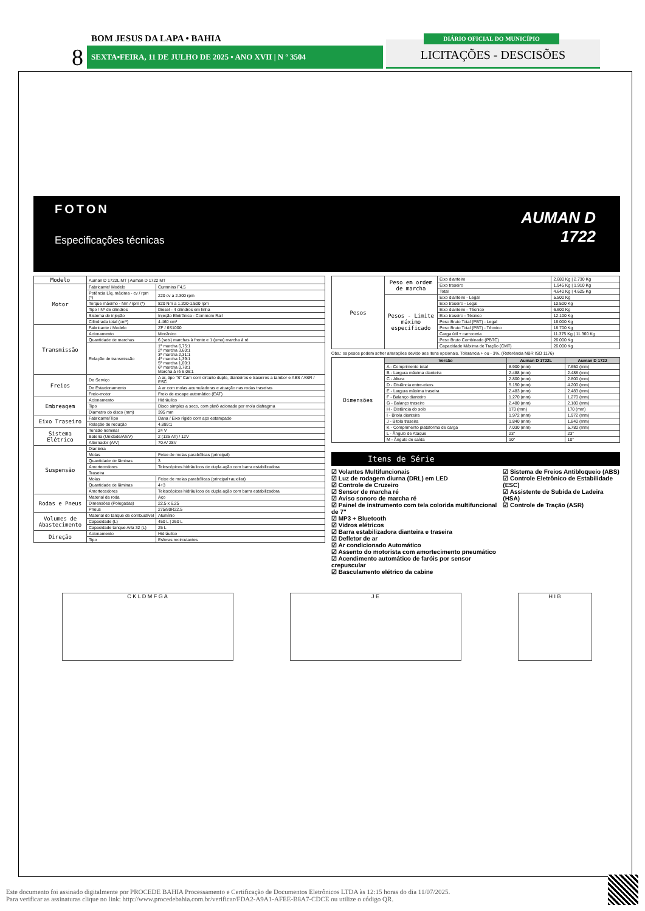BOM JESUS DA LAPA • BAHIA
8 SEXTA•FEIRA, 11 DE JULHO DE 2025 • ANO XVII | N º 3504 LICITAÇÕES - DESCISÕES
DIÁRIO OFICIAL DO MUNICÍPIO
FOTON
AUMAN D
1722
Especificações técnicas
| Modelo | Auman D 1722L MT / Auman D 1722 MT | |
| Motor | Fabricante/ Modelo | Cummins F4.5 |
| | Potência Líq. máxima - cv / rpm (*) | 220 cv a 2.300 rpm |
| | Torque máximo - Nm / rpm (*) | 820 Nm a 1.200-1.500 rpm |
| | Tipo / Nº de cilindros | Diesel - 4 cilindros em linha |
| | Sistema de injeção | Injeção Eletrônica - Commom Rail |
| | Cilindrada total (cm³) | 4.460 cm³ |
| Transmissão | Fabricante / Modelo | ZF / 6S1000 |
| | Acionamento | Mecânico |
| | Quantidade de marchas | 6 (seis) marchas à frente e 1 (uma) marcha à ré |
| | Relação de transmissão | 1ª marcha 6,75:1 2ª marcha 3,60:1 3ª marcha 2,31:1 4ª marcha 1,39:1 5ª marcha 1,00:1 6ª marcha 0,78:1 Marcha à ré 6,06:1 |
| Freios | De Serviço | A ar, tipo "S" Cam com circuito duplo, dianteiros e traseiros a tambor e ABS / ASR / ESC |
| | De Estacionamento | A ar com molas acumuladoras e atuação nas rodas traseiras |
| | Freio-motor | Freio de escape automático (EAT) |
| Embreagem | Acionamento | Hidráulico |
| | Tipo | Disco simples a seco, com platô acionado por mola diafragma |
| | Diametro do disco (mm) | 395 mm |
| Eixo Traseiro | Fabricante/Tipo | Dana / Eixo rígido com aço estampado |
| | Relação de redução | 4,889:1 |
| Sistema Elétrico | Tensão nominal | 24 V |
| | Bateria (Unidade/Ah/V) | 2 (135 Ah) / 12V |
| | Alternador (A/V) | 70 A/ 28V |
| Suspensão | Dianteira | |
| | Molas | Feixe de molas parabólicas (principal) |
| | Quantidade de lâminas | 3 |
| | Amortecedores | Telescópicos hidráulicos de dupla ação com barra estabilizadora |
| | Traseira | |
| | Molas | Feixe de molas parabólicas (principal+auxiliar) |
| | Quantidade de lâminas | 4+3 |
| | Amortecedores | Telescópicos hidráulicos de dupla ação com barra estabilizadora |
| Rodas e Pneus | Material da roda | Aço |
| | Dimensões (Polegadas) | 22,5 x 6,25 |
| | Pneus | 275/80R22.5 |
| Volumes de Abastecimento | Material do tanque de combustível | Alumínio |
| | Capacidade (L) | 450 L / 260 L |
| | Capacidade tanque Arla 32 (L) | 25 L |
| Direção | Acionamento | Hidráulico |
| | Tipo | Esferas recirculantes |
| Pesos | Peso em ordem de marcha | Eixo dianteiro | 2.680 Kg / 2.730 Kg |
| | | Eixo traseiro | 1.945 Kg / 1.910 Kg |
| | | Total | 4.640 Kg / 4.625 Kg |
| | Pesos - Limite máximo especificado | Eixo dianteiro - Legal | 5.500 Kg |
| | | Eixo traseiro - Legal | 10.500 Kg |
| | | Eixo dianteiro - Técnico | 6.600 Kg |
| | | Eixo traseiro - Técnico | 12.100 Kg |
| | | Peso Bruto Total (PBT) - Legal | 16.000 Kg |
| | | Peso Bruto Total (PBT) - Técnico | 18.700 Kg |
| | | Carga útil + carroceria | 11.375 Kg / 11.360 Kg |
| | | Peso Bruto Combinado (PBTC) | 26.000 Kg |
| | | Capacidade Máxima de Tração (CMT) | 26.000 Kg |
Obs.: os pesos podem sofrer alterações devido aos itens opcionais. Tolerancia + ou - 3%. (Referência NBR ISO 1176)
| Dimensões | Versão | Auman D 1722L | Auman D 1722 |
| | A - Comprimento total | 8.900 (mm) | 7.650 (mm) |
| | B - Largura máxima dianteira | 2.488 (mm) | 2.488 (mm) |
| | C - Altura | 2.800 (mm) | 2.800 (mm) |
| | D - Distância entre-eixos | 5.150 (mm) | 4.200 (mm) |
| | E - Largura máxima traseira | 2.483 (mm) | 2.483 (mm) |
| | F - Balanço dianteiro | 1.270 (mm) | 1.270 (mm) |
| | G - Balanço traseiro | 2.480 (mm) | 2.180 (mm) |
| | H - Distância do solo | 170 (mm) | 170 (mm) |
| | I - Bitola dianteira | 1.972 (mm) | 1.972 (mm) |
| | J - Bitola traseira | 1.840 (mm) | 1.840 (mm) |
| | K - Comprimento plataforma de carga | 7.030 (mm) | 5.780 (mm) |
| | L - Ângulo de Ataque | 23° | 23° |
| | M - Ângulo de saída | 10° | 10° |
Itens de Série
☑ Volantes Multifuncionais
☑ Luz de rodagem diurna (DRL) em LED
☑ Controle de Cruzeiro
☑ Sensor de marcha ré
☑ Aviso sonoro de marcha ré
☑ Painel de instrumento com tela colorida multifuncional de 7"
☑ MP3 + Bluetooth
☑ Vidros elétricos
☑ Barra estabilizadora dianteira e traseira
☑ Defletor de ar
☑ Ar condicionado Automático
☑ Assento do motorista com amortecimento pneumático
☑ Acendimento automático de faróis por sensor crepuscular
☑ Basculamento elétrico da cabine
☑ Sistema de Freios Antibloqueio (ABS)
☑ Controle Eletrônico de Estabilidade (ESC)
☑ Assistente de Subida de Ladeira (HSA)
☑ Controle de Tração (ASR)
C K L D M F G A J E H I B
Este documento foi assinado digitalmente por PROCEDE BAHIA Processamento e Certificação de Documentos Eletrônicos LTDA às 12:15 horas do dia 11/07/2025.
Para verificar as assinaturas clique no link: http://www.procedebahia.com.br/verificar/FDA2-A9A1-AFEE-B8A7-CDCE ou utilize o código QR.